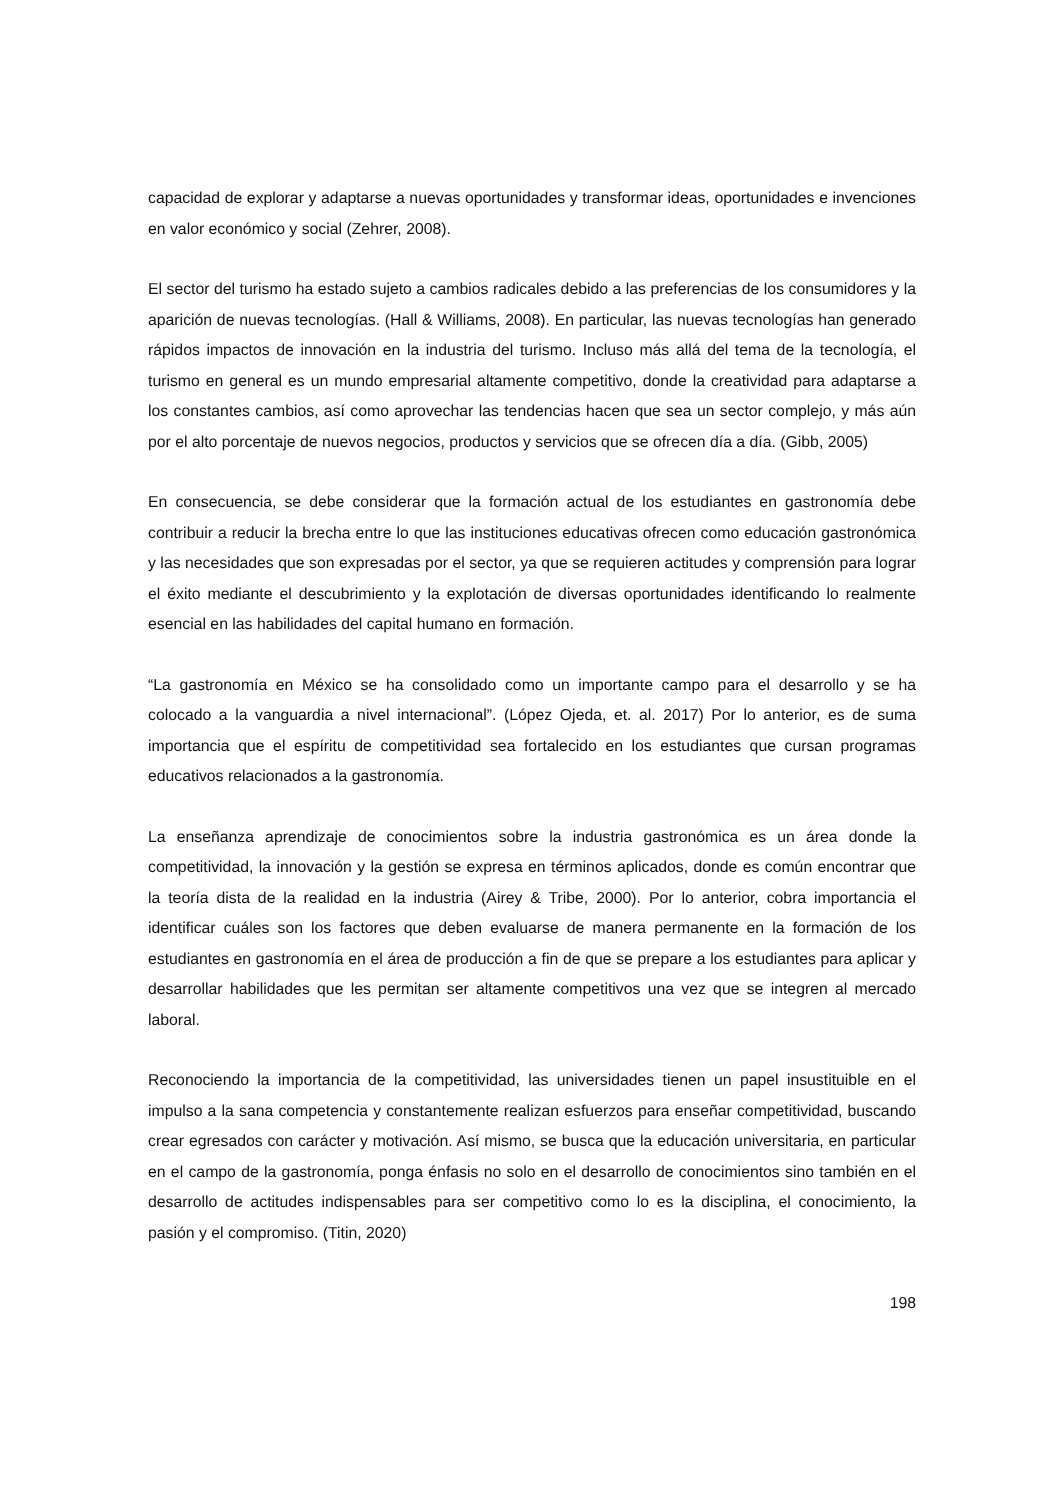capacidad de explorar y adaptarse a nuevas oportunidades y transformar ideas, oportunidades e invenciones en valor económico y social (Zehrer, 2008).
El sector del turismo ha estado sujeto a cambios radicales debido a las preferencias de los consumidores y la aparición de nuevas tecnologías. (Hall & Williams, 2008). En particular, las nuevas tecnologías han generado rápidos impactos de innovación en la industria del turismo. Incluso más allá del tema de la tecnología, el turismo en general es un mundo empresarial altamente competitivo, donde la creatividad para adaptarse a los constantes cambios, así como aprovechar las tendencias hacen que sea un sector complejo, y más aún por el alto porcentaje de nuevos negocios, productos y servicios que se ofrecen día a día. (Gibb, 2005)
En consecuencia, se debe considerar que la formación actual de los estudiantes en gastronomía debe contribuir a reducir la brecha entre lo que las instituciones educativas ofrecen como educación gastronómica y las necesidades que son expresadas por el sector, ya que se requieren actitudes y comprensión para lograr el éxito mediante el descubrimiento y la explotación de diversas oportunidades identificando lo realmente esencial en las habilidades del capital humano en formación.
“La gastronomía en México se ha consolidado como un importante campo para el desarrollo y se ha colocado a la vanguardia a nivel internacional”. (López Ojeda, et. al. 2017) Por lo anterior, es de suma importancia que el espíritu de competitividad sea fortalecido en los estudiantes que cursan programas educativos relacionados a la gastronomía.
La enseñanza aprendizaje de conocimientos sobre la industria gastronómica es un área donde la competitividad, la innovación y la gestión se expresa en términos aplicados, donde es común encontrar que la teoría dista de la realidad en la industria (Airey & Tribe, 2000). Por lo anterior, cobra importancia el identificar cuáles son los factores que deben evaluarse de manera permanente en la formación de los estudiantes en gastronomía en el área de producción a fin de que se prepare a los estudiantes para aplicar y desarrollar habilidades que les permitan ser altamente competitivos una vez que se integren al mercado laboral.
Reconociendo la importancia de la competitividad, las universidades tienen un papel insustituible en el impulso a la sana competencia y constantemente realizan esfuerzos para enseñar competitividad, buscando crear egresados con carácter y motivación. Así mismo, se busca que la educación universitaria, en particular en el campo de la gastronomía, ponga énfasis no solo en el desarrollo de conocimientos sino también en el desarrollo de actitudes indispensables para ser competitivo como lo es la disciplina, el conocimiento, la pasión y el compromiso. (Titin, 2020)
198